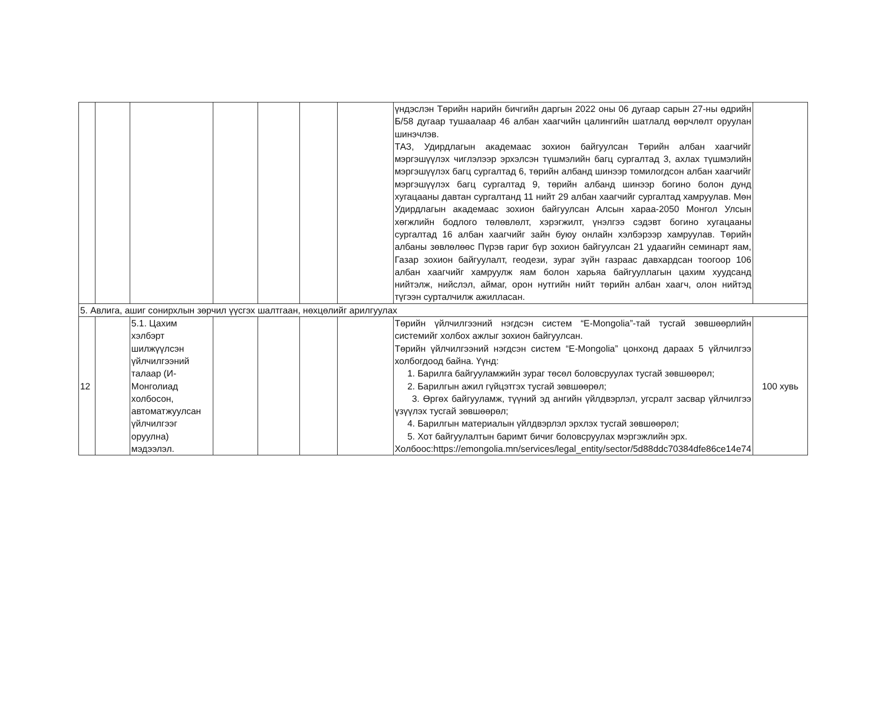| | | | | | | | үндэслэн Төрийн нарийн бичгийн даргын 2022 оны 06 дугаар сарын 27-ны өдрийн Б/58 дугаар тушаалаар 46 албан хаагчийн цалингийн шатлалд өөрчлөлт оруулан шинэчлэв. ТАЗ, Удирдлагын академаас зохион байгуулсан Төрийн албан хаагчийг мэргэшүүлэх чиглэлээр эрхэлсэн түшмэлийн багц сургалтад 3, ахлах түшмэлийн мэргэшүүлэх багц сургалтад 6, төрийн албанд шинээр томилогдсон албан хаагчийг мэргэшүүлэх багц сургалтад 9, төрийн албанд шинээр богино болон дунд хугацааны давтан сургалтанд 11 нийт 29 албан хаагчийг сургалтад хамруулав. Мөн Удирдлагын академаас зохион байгуулсан Алсын хараа-2050 Монгол Улсын хөгжлийн бодлого төлөвлөлт, хэрэгжилт, үнэлгээ сэдэвт богино хугацааны сургалтад 16 албан хаагчийг зайн буюу онлайн хэлбэрээр хамруулав. Төрийн албаны зөвлөлөөс Пүрэв гариг бүр зохион байгуулсан 21 удаагийн семинарт яам, Газар зохион байгуулалт, геодези, зураг зүйн газраас давхардсан тоогоор 106 албан хаагчийг хамруулж яам болон харьяа байгууллагын цахим хуудсанд нийтэлж, нийслэл, аймаг, орон нутгийн нийт төрийн албан хаагч, олон нийтэд түгээн сурталчилж ажилласан. | |
| 5. Авлига, ашиг сонирхлын зөрчил үүсгэх шалтгаан, нөхцөлийг арилгуулах | | | | | | | | |
| 12 | | 5.1. Цахим хэлбэрт шилжүүлсэн үйлчилгээний талаар (И-Монголиад холбосон, автоматжуулсан үйлчилгээг оруулна) мэдээлэл. | | | | | Төрийн үйлчилгээний нэгдсэн систем “E-Mongolia”-тай тусгай зөвшөөрлийн системийг холбох ажлыг зохион байгуулсан. Төрийн үйлчилгээний нэгдсэн систем “E-Mongolia” цонхонд дараах 5 үйлчилгээ холбогдоод байна. Үүнд: 1. Барилга байгууламжийн зураг төсөл боловсруулах тусгай зөвшөөрөл; 2. Барилгын ажил гүйцэтгэх тусгай зөвшөөрөл; 3. Өргөх байгууламж, түүний эд ангийн үйлдвэрлэл, угсралт засвар үйлчилгээ үзүүлэх тусгай зөвшөөрөл; 4. Барилгын материалын үйлдвэрлэл эрхлэх тусгай зөвшөөрөл; 5. Хот байгуулалтын баримт бичиг боловсруулах мэргэжлийн эрх. Холбоос: https://emongolia.mn/services/legal_entity/sector/5d88ddc70384dfe86ce14e74 | 100 хувь |